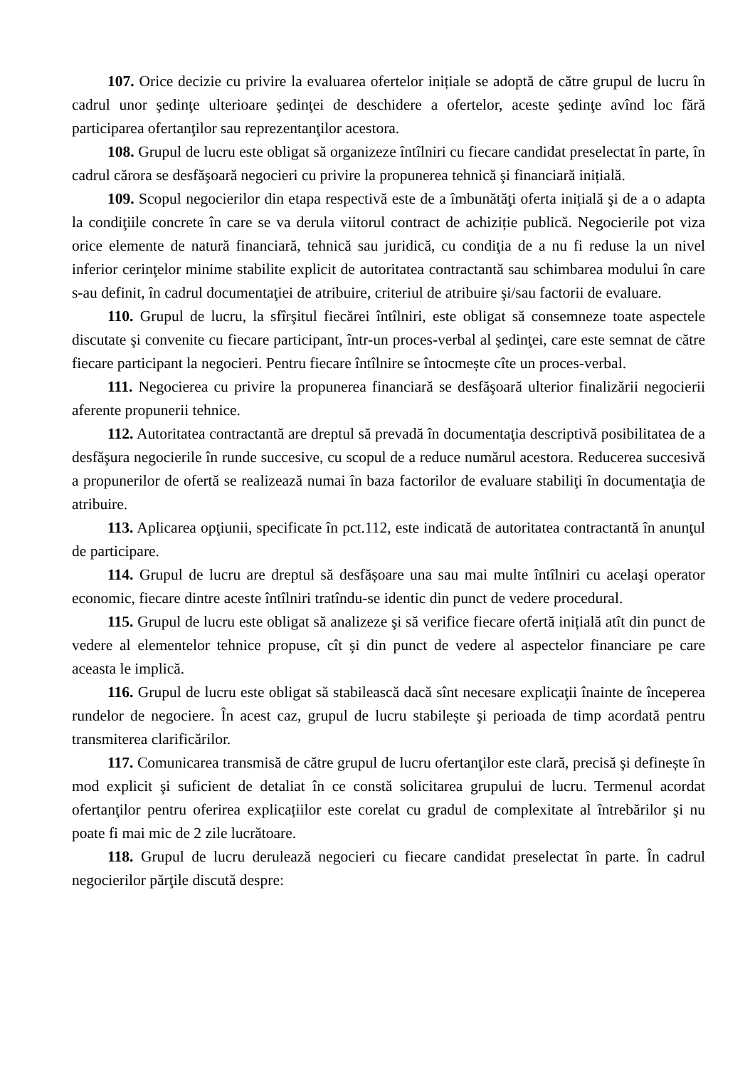107. Orice decizie cu privire la evaluarea ofertelor inițiale se adoptă de către grupul de lucru în cadrul unor şedinţe ulterioare şedinţei de deschidere a ofertelor, aceste şedinţe avînd loc fără participarea ofertanţilor sau reprezentanţilor acestora.
108. Grupul de lucru este obligat să organizeze întîlniri cu fiecare candidat preselectat în parte, în cadrul cărora se desfăşoară negocieri cu privire la propunerea tehnică şi financiară inițială.
109. Scopul negocierilor din etapa respectivă este de a îmbunătăţi oferta inițială şi de a o adapta la condiţiile concrete în care se va derula viitorul contract de achiziție publică. Negocierile pot viza orice elemente de natură financiară, tehnică sau juridică, cu condiţia de a nu fi reduse la un nivel inferior cerinţelor minime stabilite explicit de autoritatea contractantă sau schimbarea modului în care s-au definit, în cadrul documentaţiei de atribuire, criteriul de atribuire şi/sau factorii de evaluare.
110. Grupul de lucru, la sfîrşitul fiecărei întîlniri, este obligat să consemneze toate aspectele discutate şi convenite cu fiecare participant, într-un proces-verbal al şedinţei, care este semnat de către fiecare participant la negocieri. Pentru fiecare întîlnire se întocmește cîte un proces-verbal.
111. Negocierea cu privire la propunerea financiară se desfăşoară ulterior finalizării negocierii aferente propunerii tehnice.
112. Autoritatea contractantă are dreptul să prevadă în documentaţia descriptivă posibilitatea de a desfăşura negocierile în runde succesive, cu scopul de a reduce numărul acestora. Reducerea succesivă a propunerilor de ofertă se realizează numai în baza factorilor de evaluare stabiliţi în documentaţia de atribuire.
113. Aplicarea opţiunii, specificate în pct.112, este indicată de autoritatea contractantă în anunţul de participare.
114. Grupul de lucru are dreptul să desfășoare una sau mai multe întîlniri cu acelaşi operator economic, fiecare dintre aceste întîlniri tratîndu-se identic din punct de vedere procedural.
115. Grupul de lucru este obligat să analizeze şi să verifice fiecare ofertă inițială atît din punct de vedere al elementelor tehnice propuse, cît şi din punct de vedere al aspectelor financiare pe care aceasta le implică.
116. Grupul de lucru este obligat să stabilească dacă sînt necesare explicaţii înainte de începerea rundelor de negociere. În acest caz, grupul de lucru stabilește şi perioada de timp acordată pentru transmiterea clarificărilor.
117. Comunicarea transmisă de către grupul de lucru ofertanţilor este clară, precisă şi definește în mod explicit şi suficient de detaliat în ce constă solicitarea grupului de lucru. Termenul acordat ofertanţilor pentru oferirea explicațiilor este corelat cu gradul de complexitate al întrebărilor şi nu poate fi mai mic de 2 zile lucrătoare.
118. Grupul de lucru derulează negocieri cu fiecare candidat preselectat în parte. În cadrul negocierilor părţile discută despre: